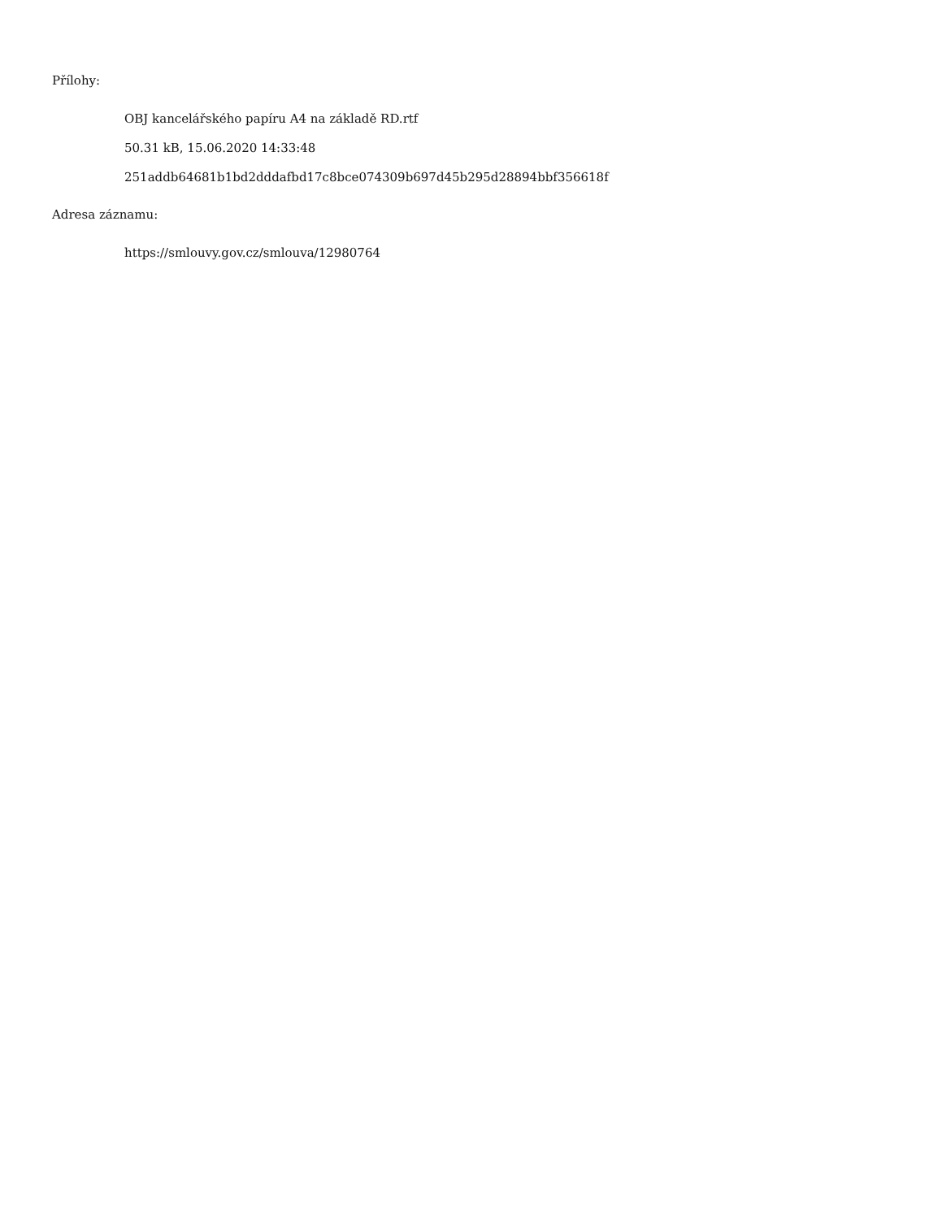Přílohy:
OBJ kancelářského papíru A4 na základě RD.rtf
50.31 kB, 15.06.2020 14:33:48
251addb64681b1bd2dddafbd17c8bce074309b697d45b295d28894bbf356618f
Adresa záznamu:
https://smlouvy.gov.cz/smlouva/12980764